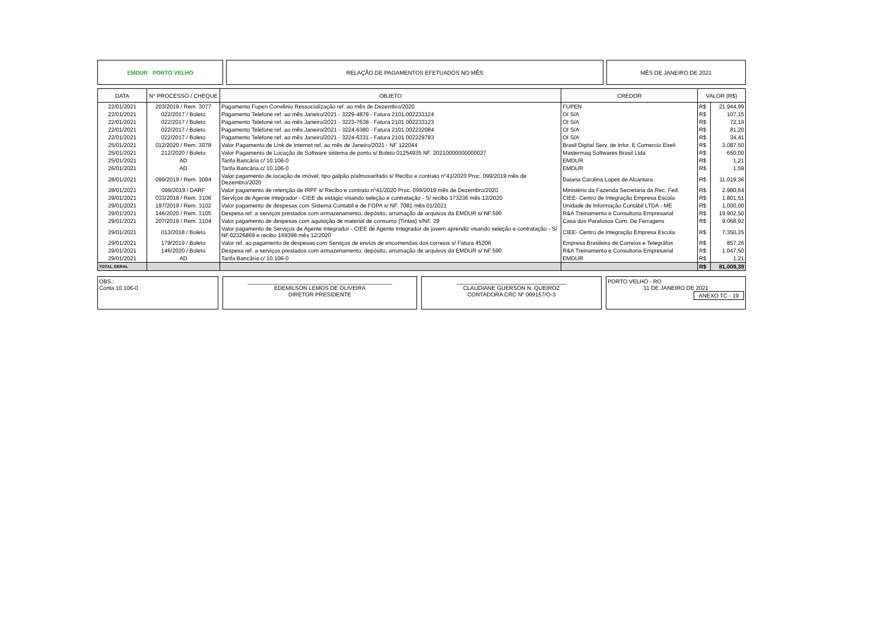EMDUR PORTO VELHO RELAÇÃO DE PAGAMENTOS EFETUADOS NO MÊS
MÊS DE JANEIRO DE 2021
| DATA | N° PROCESSO / CHEQUE | OBJETO | CREDOR | VALOR (R$) | |
| --- | --- | --- | --- | --- | --- |
| 22/01/2021 | 203/2019 / Rem. 3077 | Pagamento Fupen Convênio Ressocialização ref. ao mês de Dezembro/2020 | FUPEN | R$ | 21.944,99 |
| 22/01/2021 | 022/2017 / Boleto | Pagamento Telefone ref. ao mês Janeiro/2021 - 3229-4879 - Fatura 2101.002233124 | OI S/A | R$ | 107,15 |
| 22/01/2021 | 022/2017 / Boleto | Pagamento Telefone ref. ao mês Janeiro/2021 - 3223-7638 - Fatura 2101.002233123 | OI S/A | R$ | 72,19 |
| 22/01/2021 | 022/2017 / Boleto | Pagamento Telefone ref. ao mês Janeiro/2021 - 3224-6380 - Fatura 2101.002232084 | OI S/A | R$ | 81,20 |
| 22/01/2021 | 022/2017 / Boleto | Pagamento Telefone ref. ao mês Janeiro/2021 - 3224-6331 - Fatura 2101.002229783 | OI S/A | R$ | 34,41 |
| 25/01/2021 | 012/2020 / Rem. 3078 | Valor Pagamento de Link de Internet ref. ao mês de Janeiro/2021 - NF 122044 | Brasil Digital Serv. de Infor. E Comercio Eireli | R$ | 3.087,50 |
| 25/01/2021 | 212/2020 / Boleto | Valor Pagamento de Locação de Software sistema de ponto s/ Boleto 01254935 NF. 20210000000000027 | Mastermaq Softwares Brasil Ltda | R$ | 650,00 |
| 25/01/2021 | AD | Tarifa Bancária c/ 10.106-0 | EMDUR | R$ | 1,21 |
| 26/01/2021 | AD | Tarifa Bancária c/ 10.106-0 | EMDUR | R$ | 1,59 |
| 28/01/2021 | 099/2019 / Rem. 3094 | Valor pagamento de locação de imóvel, tipo galpão p/almoxarifado s/ Recibo e contrato n°41/2020 Proc. 099/2019 mês de Dezembro/2020 | Daiana Carolina Lopes de Alcantara | R$ | 11.019,36 |
| 28/01/2021 | 099/2019 / DARF | Valor pagamento de retenção de IRPF s/ Recibo e contrato n°41/2020 Proc. 099/2019 mês de Dezembro/2020 | Ministério da Fazenda Secretaria da Rec. Fed. | R$ | 2.980,64 |
| 29/01/2021 | 033/2018 / Rem. 3106 | Serviços de Agente Integrador - CIEE de estágio visando seleção e contratação - S/ recibo 173236 mês 12/2020 | CIEE- Centro de Integração Empresa Escola | R$ | 1.801,51 |
| 29/01/2021 | 197/2019 / Rem. 3102 | Valor pagamento de despesas com Sistema Contabil e de FOPA s/ NF. 7081 mês 01/2021 | Unidade de Informação Contábil LTDA - ME | R$ | 1.000,00 |
| 29/01/2021 | 146/2020 / Rem. 3105 | Despesa ref. a serviços prestados com armazenamento, depósito, arrumação de arquivos da EMDUR s/ NF.590 | R&A Treinamento e Consultoria Empresarial | R$ | 19.902,50 |
| 29/01/2021 | 207/2019 / Rem. 3104 | Valor pagamento de despesas com aquisição de material de consumo (Tintas) s/NF. 29 | Casa dos Parafusos Com. De Ferragens | R$ | 9.068,92 |
| 29/01/2021 | 013/2018 / Boleto | Valor pagamento de Serviços de Agente Integrador - CIEE de Agente Integrador de jovem aprendiz visando seleção e contratação - S/ NF.02326869 e recibo 169398 mês 12/2020 | CIEE- Centro de Integração Empresa Escola | R$ | 7.350,25 |
| 29/01/2021 | 179/2019 / Boleto | Valor ref. ao pagamento de despesas com Serviços de envios de encomendas dos correios s/ Fatura 45206 | Empresa Brasileira de Correios e Telegráfos | R$ | 857,26 |
| 29/01/2021 | 146/2020 / Boleto | Despesa ref. a serviços prestados com armazenamento, depósito, arrumação de arquivos da EMDUR s/ NF.590 | R&A Treinamento e Consultoria Empresarial | R$ | 1.047,50 |
| 29/01/2021 | AD | Tarifa Bancária c/ 10.106-0 | EMDUR | R$ | 1,21 |
| TOTAL GERAL | | | | R$ | 81.009,39 |
OBS.:
Conta 10.106-0
______________________________________________
EDEMILSON LEMOS DE OLIVEIRA
DIRETOR PRESIDENTE
___________________________________
CLAUDIANE GUERSON N. QUEIROZ
CONTADORA CRC Nº 009157/O-3
PORTO VELHO - RO
31 DE JANEIRO DE 2021
ANEXO TC - 19